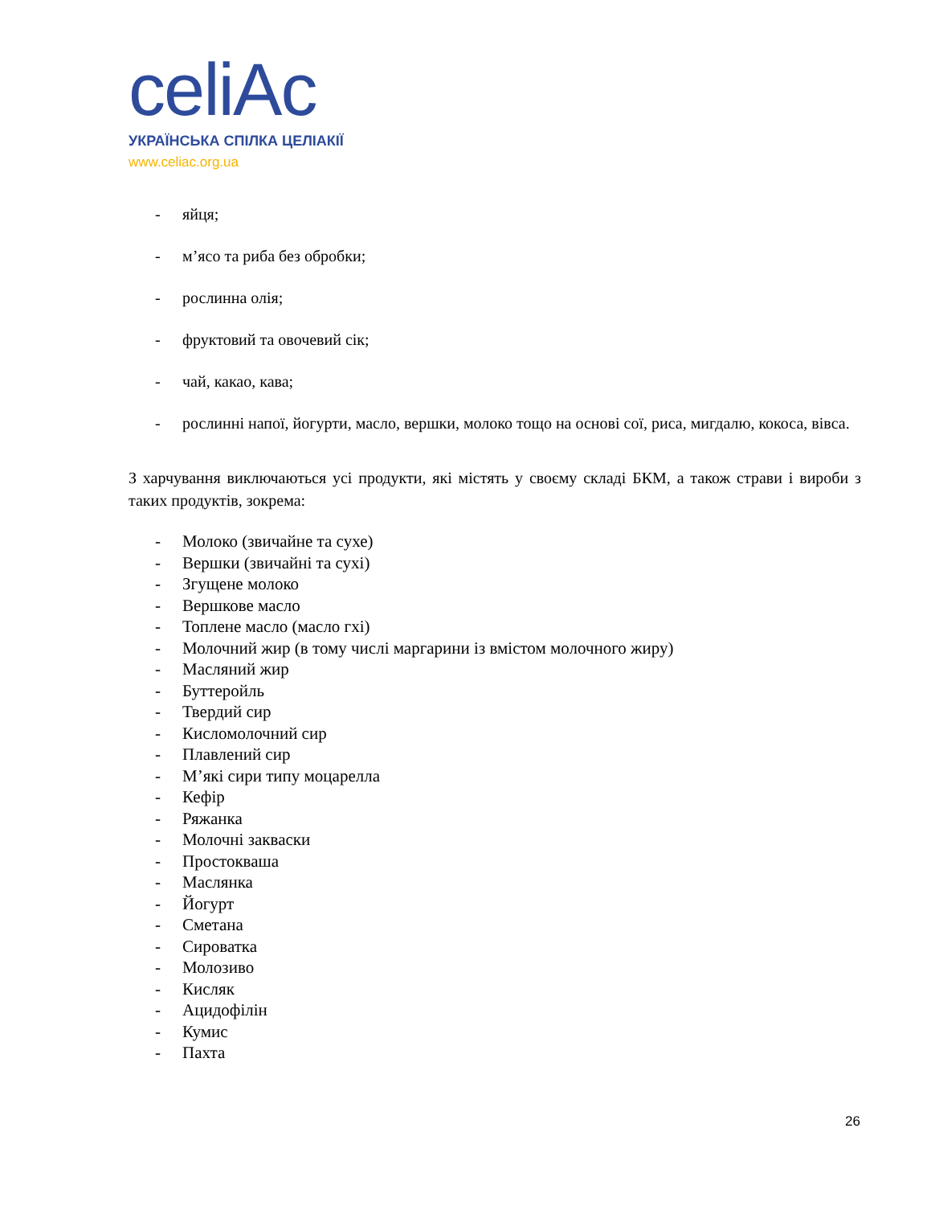celiAc
УКРАЇНСЬКА СПІЛКА ЦЕЛІАКІЇ
www.celiac.org.ua
- яйця;
- м’ясо та риба без обробки;
- рослинна олія;
- фруктовий та овочевий сік;
- чай, какао, кава;
- рослинні напої, йогурти, масло, вершки, молоко тощо на основі сої, риса, мигдалю, кокоса, вівса.
З харчування виключаються усі продукти, які містять у своєму складі БКМ, а також страви і вироби з таких продуктів, зокрема:
- Молоко (звичайне та сухе)
- Вершки (звичайні та сухі)
- Згущене молоко
- Вершкове масло
- Топлене масло (масло гхі)
- Молочний жир (в тому числі маргарини із вмістом молочного жиру)
- Масляний жир
- Буттеройль
- Твердий сир
- Кисломолочний сир
- Плавлений сир
- М’які сири типу моцарелла
- Кефір
- Ряжанка
- Молочні закваски
- Простокваша
- Маслянка
- Йогурт
- Сметана
- Сироватка
- Молозиво
- Кисляк
- Ацидофілін
- Кумис
- Пахта
26